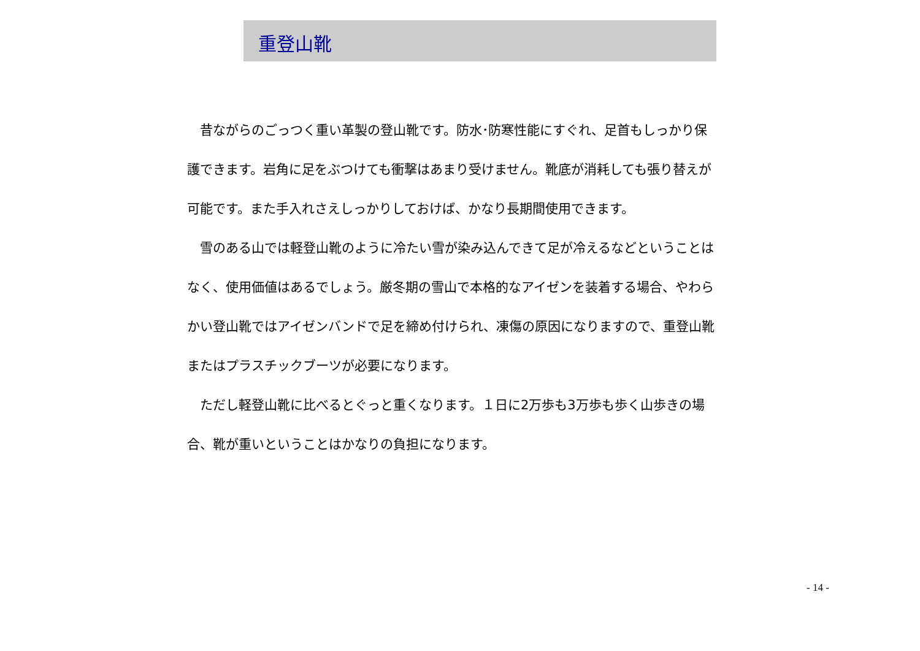重登山靴
　昔ながらのごっつく重い革製の登山靴です。防水･防寒性能にすぐれ、足首もしっかり保護できます。岩角に足をぶつけても衝撃はあまり受けません。靴底が消耗しても張り替えが可能です。また手入れさえしっかりしておけば、かなり長期間使用できます。
　雪のある山では軽登山靴のように冷たい雪が染み込んできて足が冷えるなどということはなく、使用価値はあるでしょう。厳冬期の雪山で本格的なアイゼンを装着する場合、やわらかい登山靴ではアイゼンバンドで足を締め付けられ、凍傷の原因になりますので、重登山靴またはプラスチックブーツが必要になります。
　ただし軽登山靴に比べるとぐっと重くなります。１日に2万歩も3万歩も歩く山歩きの場合、靴が重いということはかなりの負担になります。
- 14 -